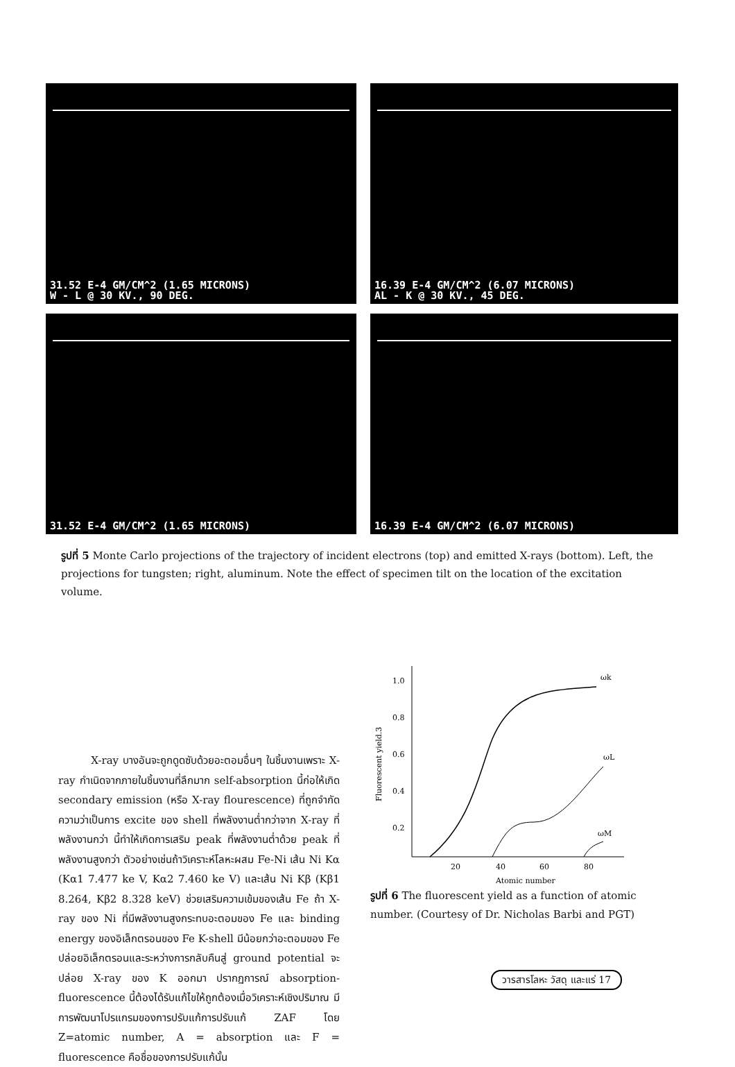31.52 E-4 GM/CM^2 (1.65 MICRONS)
W - L @ 30 KV., 90 DEG.
16.39 E-4 GM/CM^2 (6.07 MICRONS)
AL - K @ 30 KV., 45 DEG.
31.52 E-4 GM/CM^2 (1.65 MICRONS)
16.39 E-4 GM/CM^2 (6.07 MICRONS)
รูปที่ 5 Monte Carlo projections of the trajectory of incident electrons (top) and emitted X-rays (bottom). Left, the projections for tungsten; right, aluminum. Note the effect of specimen tilt on the location of the excitation volume.
X-ray บางอันจะถูกดูดซับด้วยอะตอมอื่นๆ ในชิ้นงานเพราะ X-ray กำเนิดจากภายในชิ้นงานที่ลึกมาก self-absorption นี้ก่อให้เกิด secondary emission (หรือ X-ray flourescence) ที่ถูกจำกัดความว่าเป็นการ excite ของ shell ที่พลังงานต่ำกว่าจาก X-ray ที่พลังงานกว่า นี้ทำให้เกิดการเสริม peak ที่พลังงานต่ำด้วย peak ที่พลังงานสูงกว่า ตัวอย่างเช่นถ้าวิเคราะห์โลหะผสม Fe-Ni เส้น Ni Kα (Kα1 7.477 ke V, Kα2 7.460 ke V) และเส้น Ni Kβ (Kβ1 8.264, Kβ2 8.328 keV) ช่วยเสริมความเข้มของเส้น Fe ถ้า X-ray ของ Ni ที่มีพลังงานสูงกระทบอะตอมของ Fe และ binding energy ของอิเล็กตรอนของ Fe K-shell มีน้อยกว่าอะตอมของ Fe ปล่อยอิเล็กตรอนและระหว่างการกลับคืนสู่ ground potential จะปล่อย X-ray ของ K ออกมา ปรากฏการณ์ absorption-fluorescence นี้ต้องได้รับแก้ไขให้ถูกต้องเมื่อวิเคราะห์เชิงปริมาณ มีการพัฒนาโปรแกรมของการปรับแก้การปรับแก้ ZAF โดย Z=atomic number, A = absorption และ F = fluorescence คือชื่อของการปรับแก้นั้น
1.0
0.8
0.6
0.4
0.2
20
40
60
80
Atomic number
Fluorescent yield.3
ωk
ωL
ωM
รูปที่ 6 The fluorescent yield as a function of atomic number. (Courtesy of Dr. Nicholas Barbi and PGT)
วารสารโลหะ วัสดุ และแร่ 17